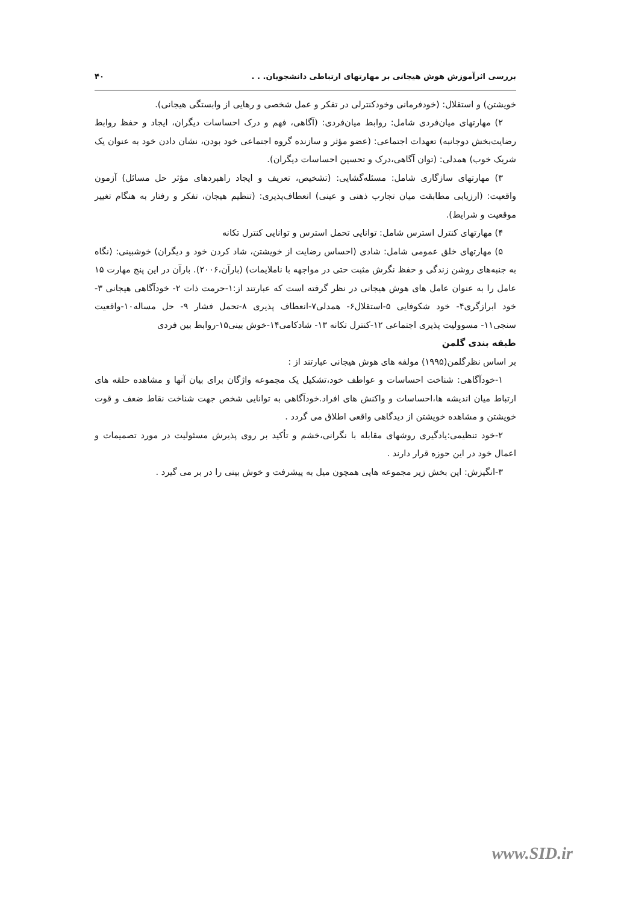بررسی اثرآموزش هوش هیجانی بر مهارتهای ارتباطی دانشجویان. . . ۴۰
خویشتن) و استقلال: (خودفرمانی وخودکنترلی در تفکر و عمل شخصی و رهایی از وابستگی هیجانی).
۲) مهارتهای میان‌فردی شامل: روابط میان‌فردی: (آگاهی، فهم و درک احساسات دیگران، ایجاد و حفظ روابط رضایت‌بخش دوجانبه) تعهدات اجتماعی: (عضو مؤثر و سازنده گروه اجتماعی خود بودن، نشان دادن خود به عنوان یک شریک خوب) همدلی: (توان آگاهی،درک و تحسین احساسات دیگران).
۳) مهارتهای سازگاری شامل: مسئله‌گشایی: (تشخیص، تعریف و ایجاد راهبردهای مؤثر حل مسائل) آزمون واقعیت: (ارزیابی مطابقت میان تجارب ذهنی و عینی) انعطاف‌پذیری: (تنظیم هیجان، تفکر و رفتار به هنگام تغییر موقعیت و شرایط).
۴) مهارتهای کنترل استرس شامل: توانایی تحمل استرس و توانایی کنترل تکانه
۵) مهارتهای خلق عمومی شامل: شادی (احساس رضایت از خویشتن، شاد کردن خود و دیگران) خوشبینی: (نگاه به جنبه‌های روشن زندگی و حفظ نگرش مثبت حتی در مواجهه با ناملایمات) (بارآن،۲۰۰۶). بارآن در این پنج مهارت ۱۵ عامل را به عنوان عامل های هوش هیجانی در نظر گرفته است که عبارتند از:۱-حرمت ذات ۲- خودآگاهی هیجانی ۳- خود ابرازگری۴- خود شکوفایی ۵-استقلال۶- همدلی۷-انعطاف پذیری ۸-تحمل فشار ۹- حل مساله۱۰-واقعیت سنجی۱۱- مسوولیت پذیری اجتماعی ۱۲-کنترل تکانه ۱۳- شادکامی۱۴-خوش بینی۱۵-روابط بین فردی
طبقه بندی گلمن
بر اساس نظرگلمن(۱۹۹۵) مولفه های هوش هیجانی عبارتند از :
۱-خودآگاهی: شناخت احساسات و عواطف خود،تشکیل یک مجموعه واژگان برای بیان آنها و مشاهده حلقه های ارتباط میان اندیشه ها،احساسات و واکنش های افراد.خودآگاهی به توانایی شخص جهت شناخت نقاط ضعف و قوت خویشتن و مشاهده خویشتن از دیدگاهی واقعی اطلاق می گردد .
۲-خود تنظیمی:یادگیری روشهای مقابله با نگرانی،خشم و تأکید بر روی پذیرش مسئولیت در مورد تصمیمات و اعمال خود در این حوزه قرار دارند .
۳-انگیزش: این بخش زیر مجموعه هایی همچون میل به پیشرفت و خوش بینی را در بر می گیرد .
www.SID.ir